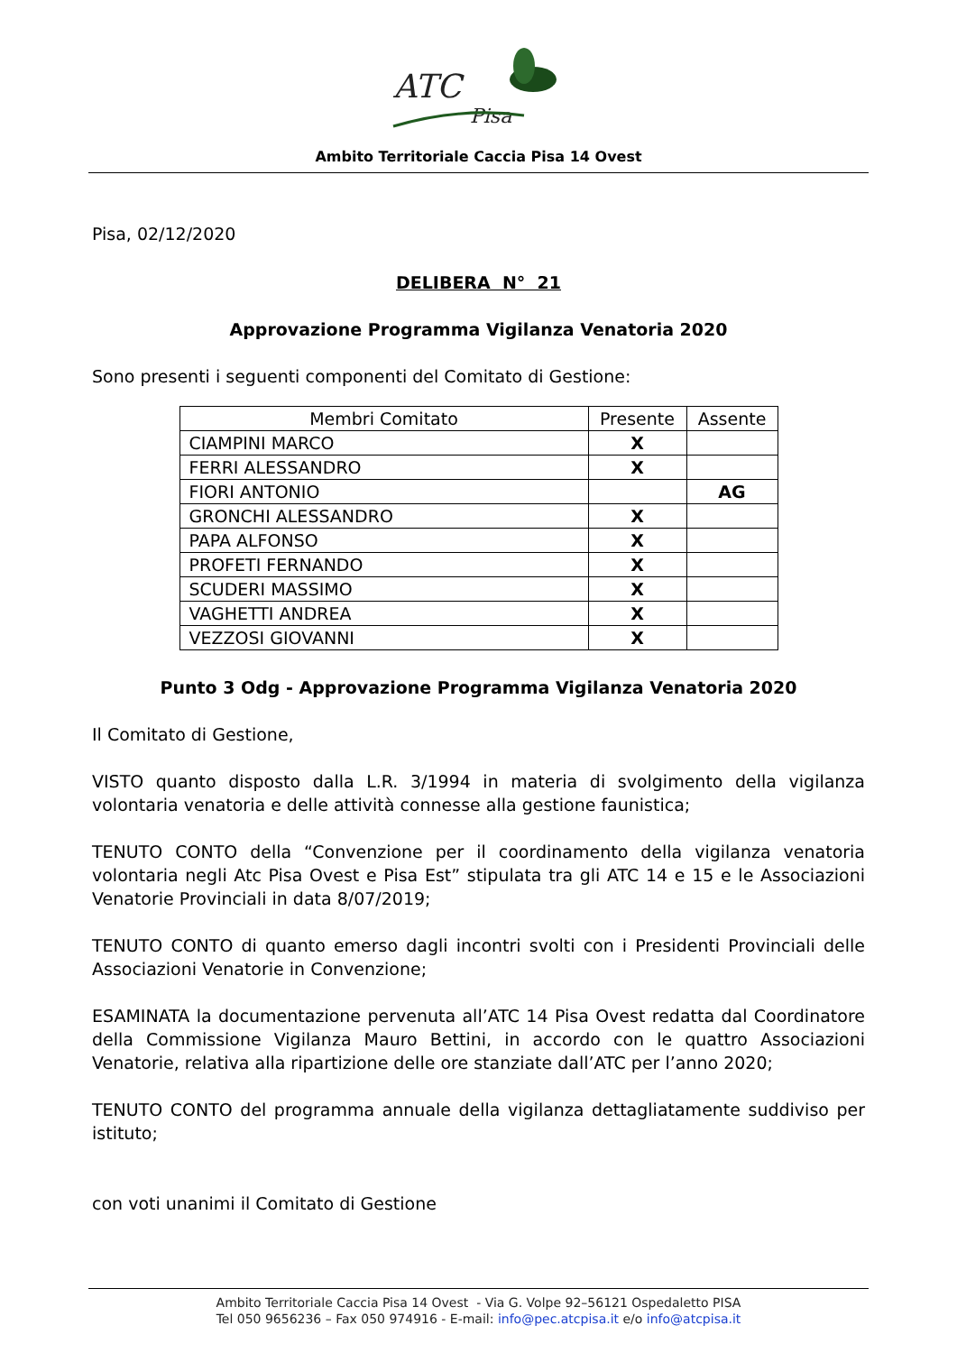ATC
Pisa
Ambito Territoriale Caccia Pisa 14 Ovest
Pisa, 02/12/2020
DELIBERA N° 21
Approvazione Programma Vigilanza Venatoria 2020
Sono presenti i seguenti componenti del Comitato di Gestione:
| Membri Comitato | Presente | Assente |
| --- | --- | --- |
| CIAMPINI MARCO | X | |
| FERRI ALESSANDRO | X | |
| FIORI ANTONIO | | AG |
| GRONCHI ALESSANDRO | X | |
| PAPA ALFONSO | X | |
| PROFETI FERNANDO | X | |
| SCUDERI MASSIMO | X | |
| VAGHETTI ANDREA | X | |
| VEZZOSI GIOVANNI | X | |
Punto 3 Odg - Approvazione Programma Vigilanza Venatoria 2020
Il Comitato di Gestione,
VISTO quanto disposto dalla L.R. 3/1994 in materia di svolgimento della vigilanza volontaria venatoria e delle attività connesse alla gestione faunistica;
TENUTO CONTO della “Convenzione per il coordinamento della vigilanza venatoria volontaria negli Atc Pisa Ovest e Pisa Est” stipulata tra gli ATC 14 e 15 e le Associazioni Venatorie Provinciali in data 8/07/2019;
TENUTO CONTO di quanto emerso dagli incontri svolti con i Presidenti Provinciali delle Associazioni Venatorie in Convenzione;
ESAMINATA la documentazione pervenuta all’ATC 14 Pisa Ovest redatta dal Coordinatore della Commissione Vigilanza Mauro Bettini, in accordo con le quattro Associazioni Venatorie, relativa alla ripartizione delle ore stanziate dall’ATC per l’anno 2020;
TENUTO CONTO del programma annuale della vigilanza dettagliatamente suddiviso per istituto;
con voti unanimi il Comitato di Gestione
Ambito Territoriale Caccia Pisa 14 Ovest - Via G. Volpe 92–56121 Ospedaletto PISA
Tel 050 9656236 – Fax 050 974916 - E-mail: info@pec.atcpisa.it e/o info@atcpisa.it